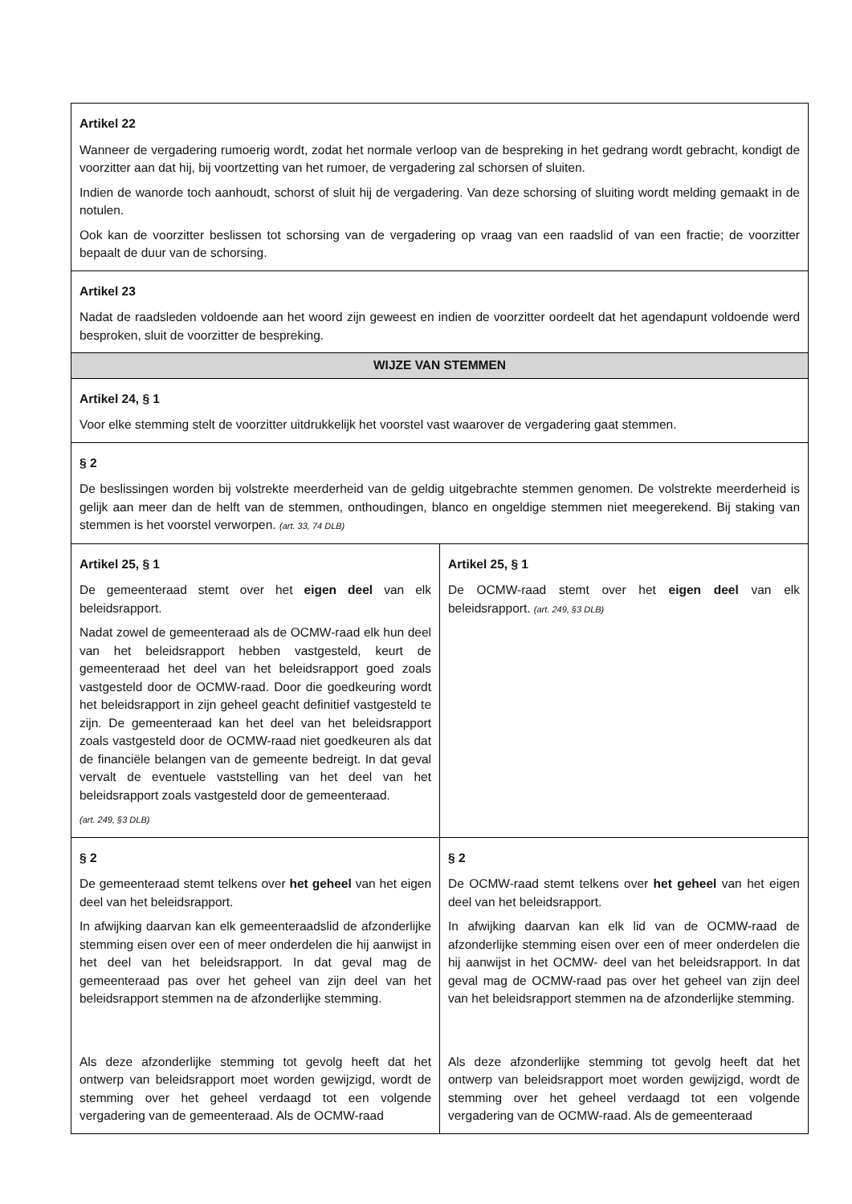| Artikel 22 Wanneer de vergadering rumoerig wordt, zodat het normale verloop van de bespreking in het gedrang wordt gebracht, kondigt de voorzitter aan dat hij, bij voortzetting van het rumoer, de vergadering zal schorsen of sluiten. Indien de wanorde toch aanhoudt, schorst of sluit hij de vergadering. Van deze schorsing of sluiting wordt melding gemaakt in de notulen. Ook kan de voorzitter beslissen tot schorsing van de vergadering op vraag van een raadslid of van een fractie; de voorzitter bepaalt de duur van de schorsing. | |
| Artikel 23 Nadat de raadsleden voldoende aan het woord zijn geweest en indien de voorzitter oordeelt dat het agendapunt voldoende werd besproken, sluit de voorzitter de bespreking. | |
| WIJZE VAN STEMMEN | |
| Artikel 24, § 1 Voor elke stemming stelt de voorzitter uitdrukkelijk het voorstel vast waarover de vergadering gaat stemmen. | |
| § 2 De beslissingen worden bij volstrekte meerderheid van de geldig uitgebrachte stemmen genomen. De volstrekte meerderheid is gelijk aan meer dan de helft van de stemmen, onthoudingen, blanco en ongeldige stemmen niet meegerekend. Bij staking van stemmen is het voorstel verworpen. (art. 33, 74 DLB) | |
| Artikel 25, § 1 De gemeenteraad stemt over het eigen deel van elk beleidsrapport. Nadat zowel de gemeenteraad als de OCMW-raad elk hun deel van het beleidsrapport hebben vastgesteld, keurt de gemeenteraad het deel van het beleidsrapport goed zoals vastgesteld door de OCMW-raad. Door die goedkeuring wordt het beleidsrapport in zijn geheel geacht definitief vastgesteld te zijn. De gemeenteraad kan het deel van het beleidsrapport zoals vastgesteld door de OCMW-raad niet goedkeuren als dat de financiële belangen van de gemeente bedreigt. In dat geval vervalt de eventuele vaststelling van het deel van het beleidsrapport zoals vastgesteld door de gemeenteraad. (art. 249, §3 DLB) | Artikel 25, § 1 De OCMW-raad stemt over het eigen deel van elk beleidsrapport. (art. 249, §3 DLB) |
| § 2 De gemeenteraad stemt telkens over het geheel van het eigen deel van het beleidsrapport. In afwijking daarvan kan elk gemeenteraadslid de afzonderlijke stemming eisen over een of meer onderdelen die hij aanwijst in het deel van het beleidsrapport. In dat geval mag de gemeenteraad pas over het geheel van zijn deel van het beleidsrapport stemmen na de afzonderlijke stemming. Als deze afzonderlijke stemming tot gevolg heeft dat het ontwerp van beleidsrapport moet worden gewijzigd, wordt de stemming over het geheel verdaagd tot een volgende vergadering van de gemeenteraad. Als de OCMW-raad | § 2 De OCMW-raad stemt telkens over het geheel van het eigen deel van het beleidsrapport. In afwijking daarvan kan elk lid van de OCMW-raad de afzonderlijke stemming eisen over een of meer onderdelen die hij aanwijst in het OCMW- deel van het beleidsrapport. In dat geval mag de OCMW-raad pas over het geheel van zijn deel van het beleidsrapport stemmen na de afzonderlijke stemming. Als deze afzonderlijke stemming tot gevolg heeft dat het ontwerp van beleidsrapport moet worden gewijzigd, wordt de stemming over het geheel verdaagd tot een volgende vergadering van de OCMW-raad. Als de gemeenteraad |